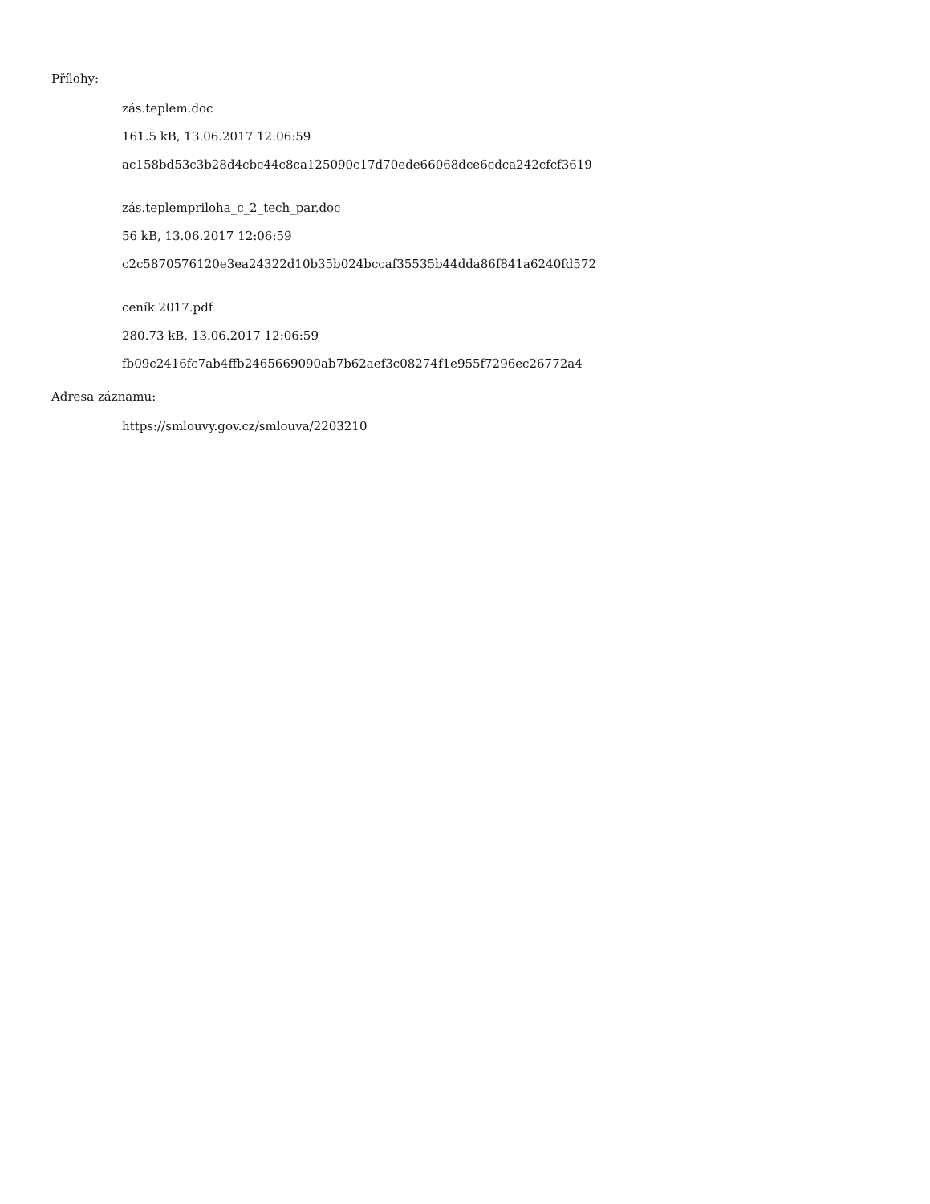Přílohy:
zás.teplem.doc
161.5 kB, 13.06.2017 12:06:59
ac158bd53c3b28d4cbc44c8ca125090c17d70ede66068dce6cdca242cfcf3619
zás.teplempriloha_c_2_tech_par.doc
56 kB, 13.06.2017 12:06:59
c2c5870576120e3ea24322d10b35b024bccaf35535b44dda86f841a6240fd572
ceník 2017.pdf
280.73 kB, 13.06.2017 12:06:59
fb09c2416fc7ab4ffb2465669090ab7b62aef3c08274f1e955f7296ec26772a4
Adresa záznamu:
https://smlouvy.gov.cz/smlouva/2203210